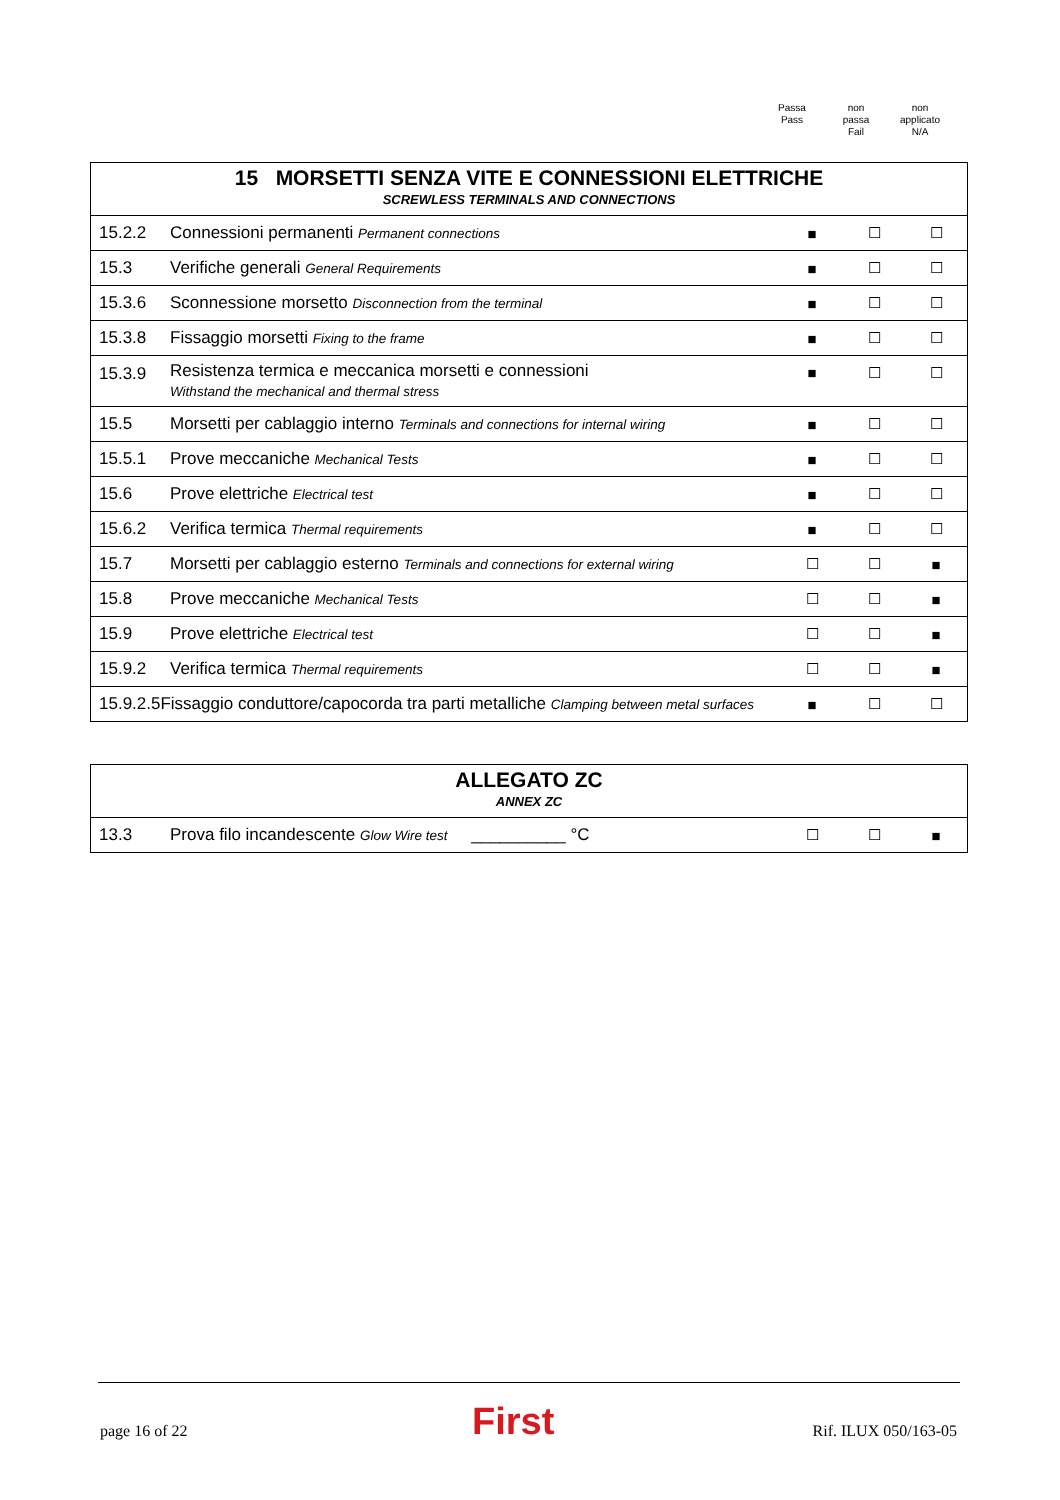Passa
Pass
non
passa
Fail
non
applicato
N/A
| 15 MORSETTI SENZA VITE E CONNESSIONI ELETTRICHE SCREWLESS TERMINALS AND CONNECTIONS | | | | |
| 15.2.2 | Connessioni permanenti Permanent connections | ■ | ☐ | ☐ |
| 15.3 | Verifiche generali General Requirements | ■ | ☐ | ☐ |
| 15.3.6 | Sconnessione morsetto Disconnection from the terminal | ■ | ☐ | ☐ |
| 15.3.8 | Fissaggio morsetti Fixing to the frame | ■ | ☐ | ☐ |
| 15.3.9 | Resistenza termica e meccanica morsetti e connessioni Withstand the mechanical and thermal stress | ■ | ☐ | ☐ |
| 15.5 | Morsetti per cablaggio interno Terminals and connections for internal wiring | ■ | ☐ | ☐ |
| 15.5.1 | Prove meccaniche Mechanical Tests | ■ | ☐ | ☐ |
| 15.6 | Prove elettriche Electrical test | ■ | ☐ | ☐ |
| 15.6.2 | Verifica termica Thermal requirements | ■ | ☐ | ☐ |
| 15.7 | Morsetti per cablaggio esterno Terminals and connections for external wiring | ☐ | ☐ | ■ |
| 15.8 | Prove meccaniche Mechanical Tests | ☐ | ☐ | ■ |
| 15.9 | Prove elettriche Electrical test | ☐ | ☐ | ■ |
| 15.9.2 | Verifica termica Thermal requirements | ☐ | ☐ | ■ |
| 15.9.2.5Fissaggio conduttore/capocorda tra parti metalliche Clamping between metal surfaces | | ■ | ☐ | ☐ |
| ALLEGATO ZC ANNEX ZC | | | | |
| 13.3 | Prova filo incandescente Glow Wire test __________ °C | ☐ | ☐ | ■ |
page 16 of 22 First Rif. ILUX 050/163-05